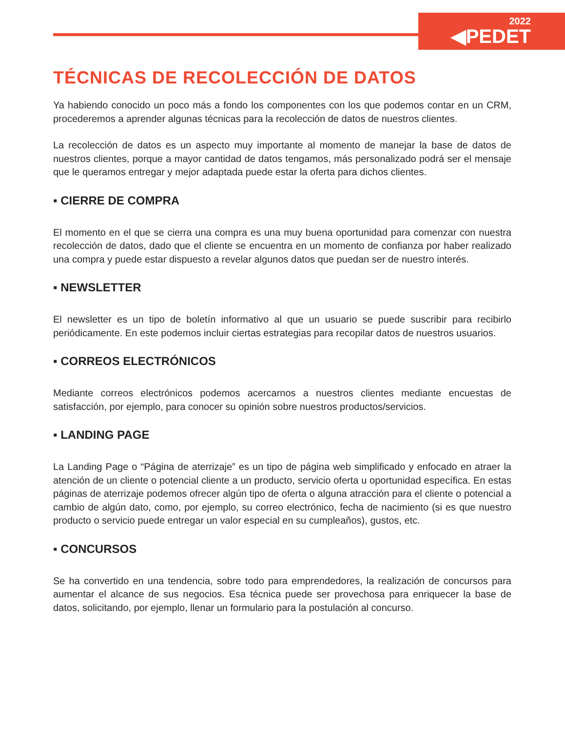2022
◀PEDET
TÉCNICAS DE RECOLECCIÓN DE DATOS
Ya habiendo conocido un poco más a fondo los componentes con los que podemos contar en un CRM, procederemos a aprender algunas técnicas para la recolección de datos de nuestros clientes.
La recolección de datos es un aspecto muy importante al momento de manejar la base de datos de nuestros clientes, porque a mayor cantidad de datos tengamos, más personalizado podrá ser el mensaje que le queramos entregar y mejor adaptada puede estar la oferta para dichos clientes.
▪ CIERRE DE COMPRA
El momento en el que se cierra una compra es una muy buena oportunidad para comenzar con nuestra recolección de datos, dado que el cliente se encuentra en un momento de confianza por haber realizado una compra y puede estar dispuesto a revelar algunos datos que puedan ser de nuestro interés.
▪ NEWSLETTER
El newsletter es un tipo de boletín informativo al que un usuario se puede suscribir para recibirlo periódicamente. En este podemos incluir ciertas estrategias para recopilar datos de nuestros usuarios.
▪ CORREOS ELECTRÓNICOS
Mediante correos electrónicos podemos acercarnos a nuestros clientes mediante encuestas de satisfacción, por ejemplo, para conocer su opinión sobre nuestros productos/servicios.
▪ LANDING PAGE
La Landing Page o “Página de aterrizaje” es un tipo de página web simplificado y enfocado en atraer la atención de un cliente o potencial cliente a un producto, servicio oferta u oportunidad específica. En estas páginas de aterrizaje podemos ofrecer algún tipo de oferta o alguna atracción para el cliente o potencial a cambio de algún dato, como, por ejemplo, su correo electrónico, fecha de nacimiento (si es que nuestro producto o servicio puede entregar un valor especial en su cumpleaños), gustos, etc.
▪ CONCURSOS
Se ha convertido en una tendencia, sobre todo para emprendedores, la realización de concursos para aumentar el alcance de sus negocios. Esa técnica puede ser provechosa para enriquecer la base de datos, solicitando, por ejemplo, llenar un formulario para la postulación al concurso.